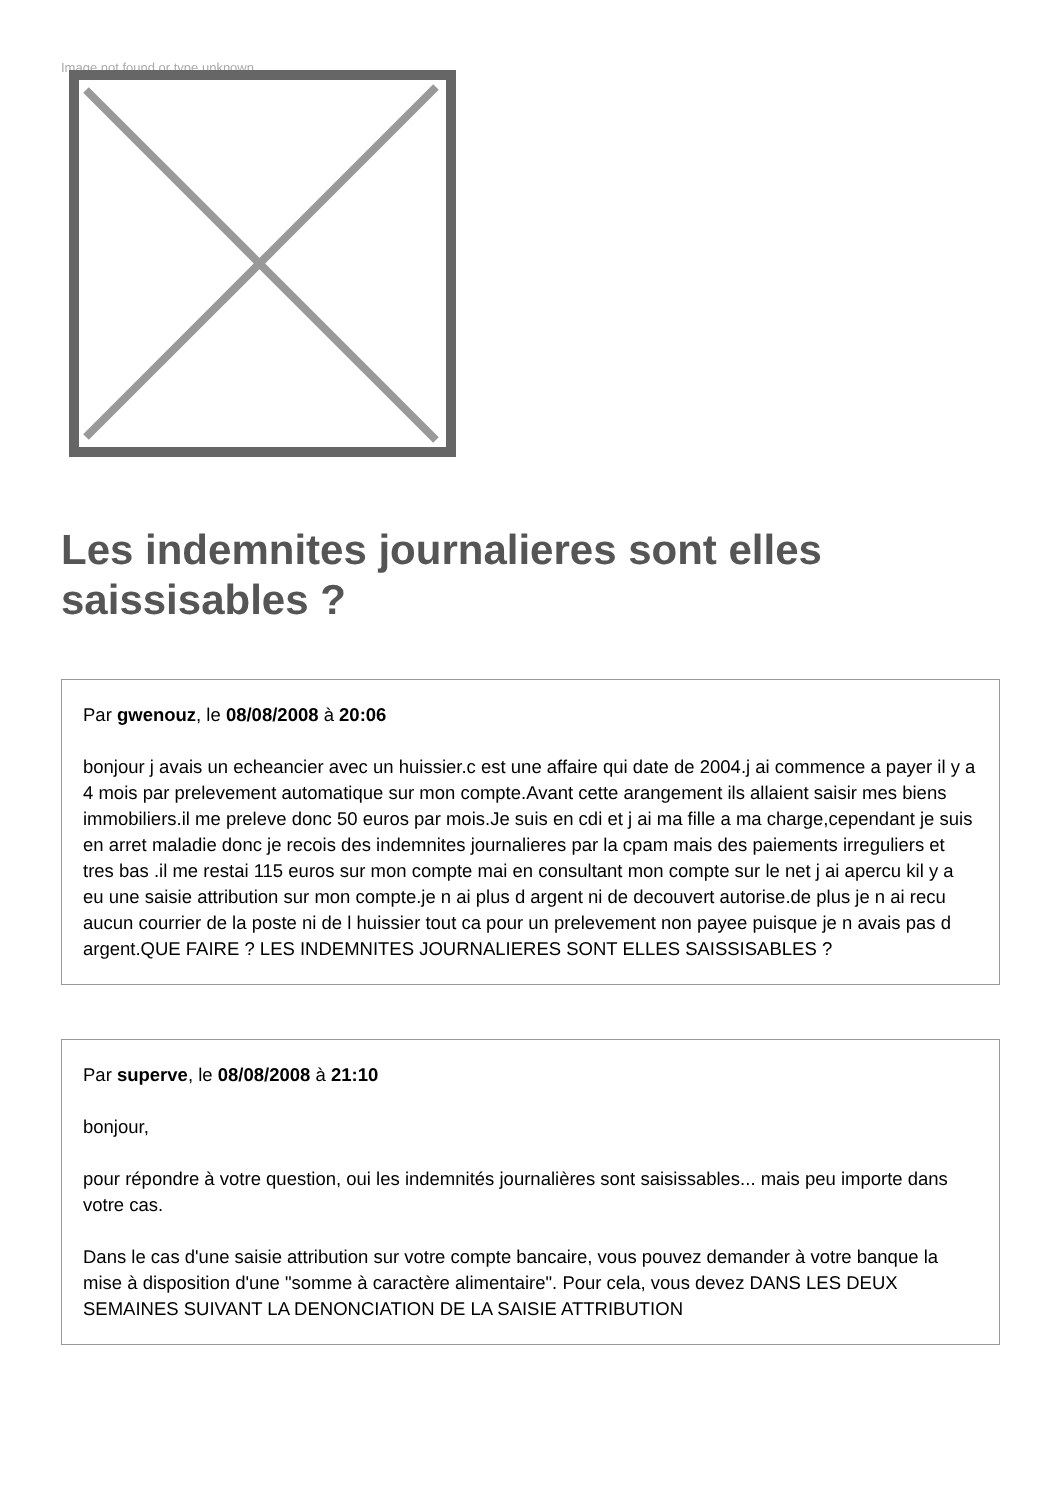Image not found or type unknown
Les indemnites journalieres sont elles saissisables ?
Par gwenouz, le 08/08/2008 à 20:06
bonjour j avais un echeancier avec un huissier.c est une affaire qui date de 2004.j ai commence a payer il y a 4 mois par prelevement automatique sur mon compte.Avant cette arangement ils allaient saisir mes biens immobiliers.il me preleve donc 50 euros par mois.Je suis en cdi et j ai ma fille a ma charge,cependant je suis en arret maladie donc je recois des indemnites journalieres par la cpam mais des paiements irreguliers et tres bas .il me restai 115 euros sur mon compte mai en consultant mon compte sur le net j ai apercu kil y a eu une saisie attribution sur mon compte.je n ai plus d argent ni de decouvert autorise.de plus je n ai recu aucun courrier de la poste ni de l huissier tout ca pour un prelevement non payee puisque je n avais pas d argent.QUE FAIRE ? LES INDEMNITES JOURNALIERES SONT ELLES SAISSISABLES ?
Par superve, le 08/08/2008 à 21:10
bonjour,
pour répondre à votre question, oui les indemnités journalières sont saisissables... mais peu importe dans votre cas.
Dans le cas d'une saisie attribution sur votre compte bancaire, vous pouvez demander à votre banque la mise à disposition d'une "somme à caractère alimentaire". Pour cela, vous devez DANS LES DEUX SEMAINES SUIVANT LA DENONCIATION DE LA SAISIE ATTRIBUTION